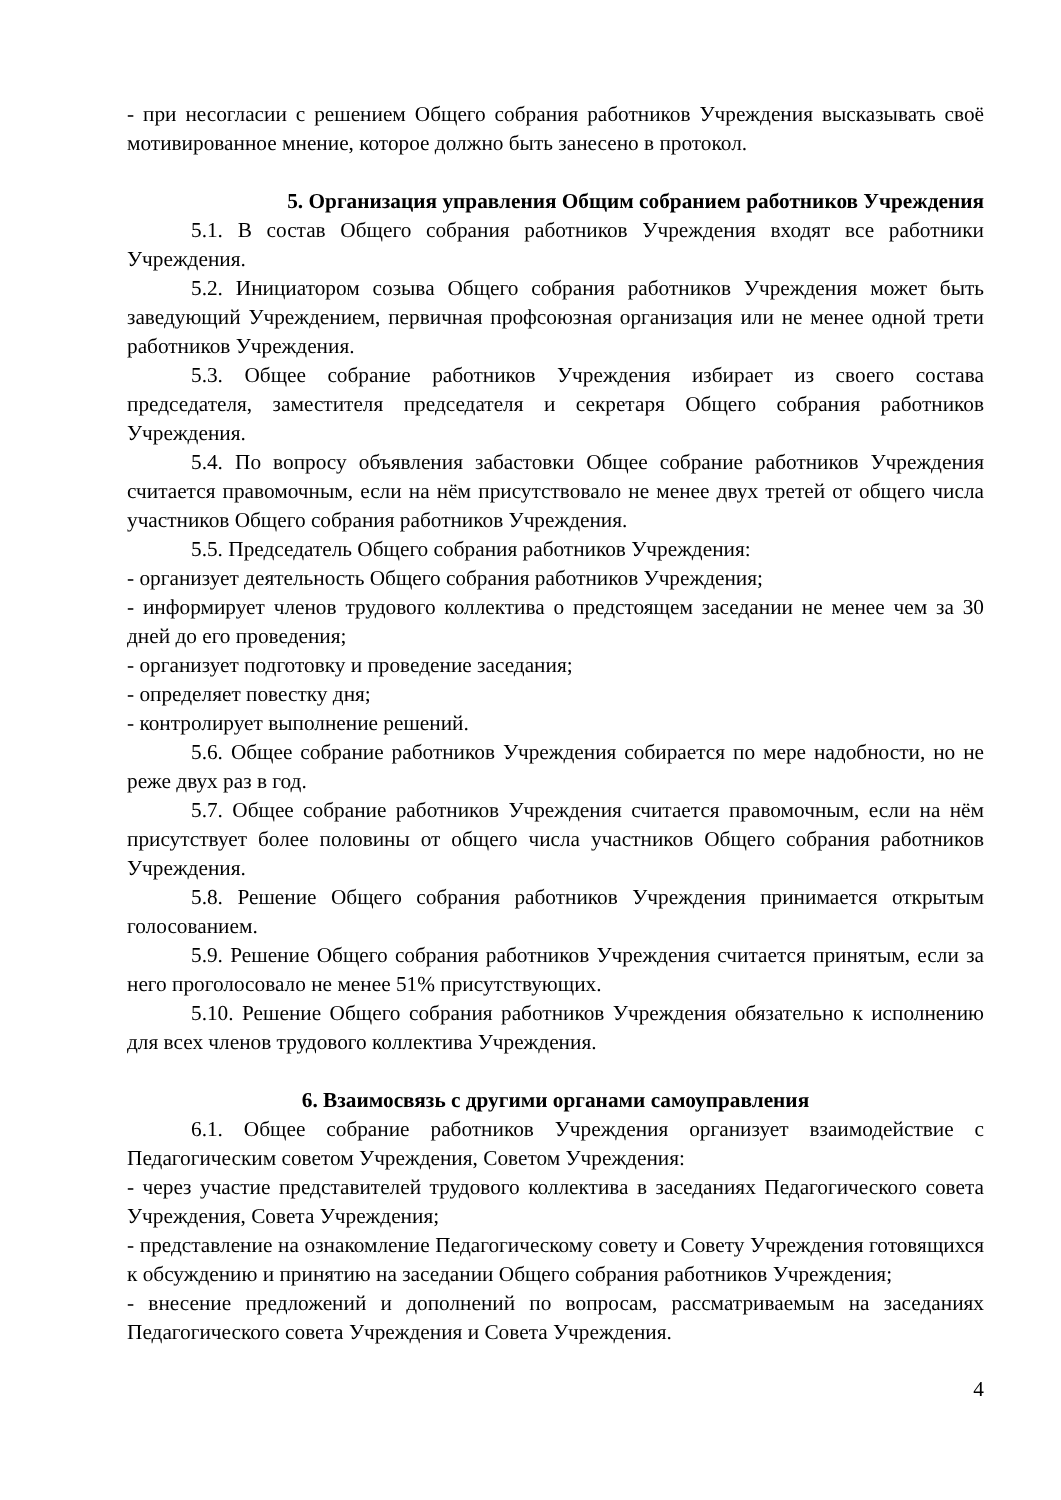- при несогласии с решением Общего собрания работников Учреждения высказывать своё мотивированное мнение, которое должно быть занесено в протокол.
5. Организация управления Общим собранием работников Учреждения
5.1. В состав Общего собрания работников Учреждения входят все работники Учреждения.
5.2. Инициатором созыва Общего собрания работников Учреждения может быть заведующий Учреждением, первичная профсоюзная организация или не менее одной трети работников Учреждения.
5.3. Общее собрание работников Учреждения избирает из своего состава председателя, заместителя председателя и секретаря Общего собрания работников Учреждения.
5.4. По вопросу объявления забастовки Общее собрание работников Учреждения считается правомочным, если на нём присутствовало не менее двух третей от общего числа участников Общего собрания работников Учреждения.
5.5. Председатель Общего собрания работников Учреждения:
- организует деятельность Общего собрания работников Учреждения;
- информирует членов трудового коллектива о предстоящем заседании не менее чем за 30 дней до его проведения;
- организует подготовку и проведение заседания;
- определяет повестку дня;
- контролирует выполнение решений.
5.6. Общее собрание работников Учреждения собирается по мере надобности, но не реже двух раз в год.
5.7. Общее собрание работников Учреждения считается правомочным, если на нём присутствует более половины от общего числа участников Общего собрания работников Учреждения.
5.8. Решение Общего собрания работников Учреждения принимается открытым голосованием.
5.9. Решение Общего собрания работников Учреждения считается принятым, если за него проголосовало не менее 51% присутствующих.
5.10. Решение Общего собрания работников Учреждения обязательно к исполнению для всех членов трудового коллектива Учреждения.
6. Взаимосвязь с другими органами самоуправления
6.1. Общее собрание работников Учреждения организует взаимодействие с Педагогическим советом Учреждения, Советом Учреждения:
- через участие представителей трудового коллектива в заседаниях Педагогического совета Учреждения, Совета Учреждения;
- представление на ознакомление Педагогическому совету и Совету Учреждения готовящихся к обсуждению и принятию на заседании Общего собрания работников Учреждения;
- внесение предложений и дополнений по вопросам, рассматриваемым на заседаниях Педагогического совета Учреждения и Совета Учреждения.
4